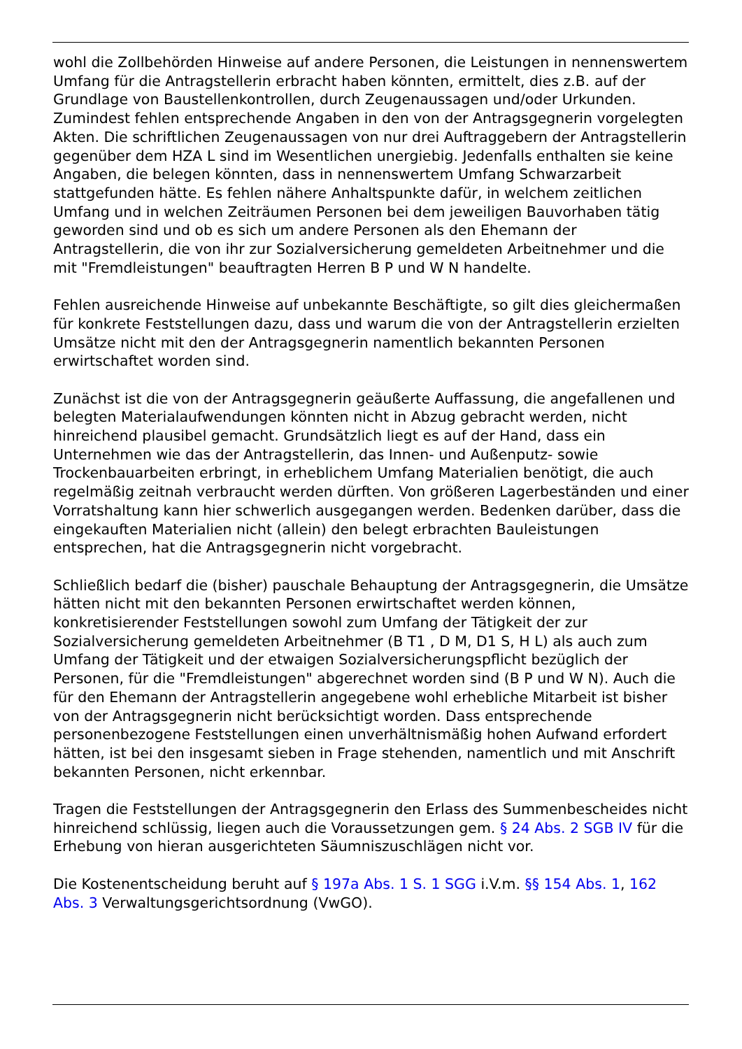wohl die Zollbehörden Hinweise auf andere Personen, die Leistungen in nennenswertem Umfang für die Antragstellerin erbracht haben könnten, ermittelt, dies z.B. auf der Grundlage von Baustellenkontrollen, durch Zeugenaussagen und/oder Urkunden. Zumindest fehlen entsprechende Angaben in den von der Antragsgegnerin vorgelegten Akten. Die schriftlichen Zeugenaussagen von nur drei Auftraggebern der Antragstellerin gegenüber dem HZA L sind im Wesentlichen unergiebig. Jedenfalls enthalten sie keine Angaben, die belegen könnten, dass in nennenswertem Umfang Schwarzarbeit stattgefunden hätte. Es fehlen nähere Anhaltspunkte dafür, in welchem zeitlichen Umfang und in welchen Zeiträumen Personen bei dem jeweiligen Bauvorhaben tätig geworden sind und ob es sich um andere Personen als den Ehemann der Antragstellerin, die von ihr zur Sozialversicherung gemeldeten Arbeitnehmer und die mit "Fremdleistungen" beauftragten Herren B P und W N handelte.
Fehlen ausreichende Hinweise auf unbekannte Beschäftigte, so gilt dies gleichermaßen für konkrete Feststellungen dazu, dass und warum die von der Antragstellerin erzielten Umsätze nicht mit den der Antragsgegnerin namentlich bekannten Personen erwirtschaftet worden sind.
Zunächst ist die von der Antragsgegnerin geäußerte Auffassung, die angefallenen und belegten Materialaufwendungen könnten nicht in Abzug gebracht werden, nicht hinreichend plausibel gemacht. Grundsätzlich liegt es auf der Hand, dass ein Unternehmen wie das der Antragstellerin, das Innen- und Außenputz- sowie Trockenbauarbeiten erbringt, in erheblichem Umfang Materialien benötigt, die auch regelmäßig zeitnah verbraucht werden dürften. Von größeren Lagerbeständen und einer Vorratshaltung kann hier schwerlich ausgegangen werden. Bedenken darüber, dass die eingekauften Materialien nicht (allein) den belegt erbrachten Bauleistungen entsprechen, hat die Antragsgegnerin nicht vorgebracht.
Schließlich bedarf die (bisher) pauschale Behauptung der Antragsgegnerin, die Umsätze hätten nicht mit den bekannten Personen erwirtschaftet werden können, konkretisierender Feststellungen sowohl zum Umfang der Tätigkeit der zur Sozialversicherung gemeldeten Arbeitnehmer (B T1 , D M, D1 S, H L) als auch zum Umfang der Tätigkeit und der etwaigen Sozialversicherungspflicht bezüglich der Personen, für die "Fremdleistungen" abgerechnet worden sind (B P und W N). Auch die für den Ehemann der Antragstellerin angegebene wohl erhebliche Mitarbeit ist bisher von der Antragsgegnerin nicht berücksichtigt worden. Dass entsprechende personenbezogene Feststellungen einen unverhältnismäßig hohen Aufwand erfordert hätten, ist bei den insgesamt sieben in Frage stehenden, namentlich und mit Anschrift bekannten Personen, nicht erkennbar.
Tragen die Feststellungen der Antragsgegnerin den Erlass des Summenbescheides nicht hinreichend schlüssig, liegen auch die Voraussetzungen gem. § 24 Abs. 2 SGB IV für die Erhebung von hieran ausgerichteten Säumniszuschlägen nicht vor.
Die Kostenentscheidung beruht auf § 197a Abs. 1 S. 1 SGG i.V.m. §§ 154 Abs. 1, 162 Abs. 3 Verwaltungsgerichtsordnung (VwGO).